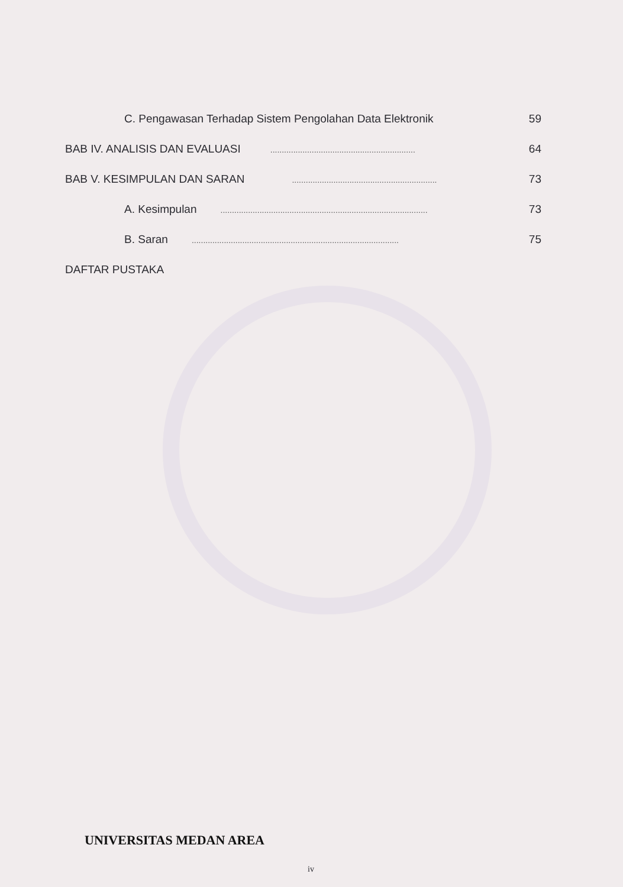C. Pengawasan Terhadap Sistem Pengolahan Data Elektronik 59
BAB IV. ANALISIS DAN EVALUASI............................................................... 64
BAB V. KESIMPULAN DAN SARAN............................................................... 73
A. Kesimpulan.......................................................................................... 73
B. Saran.......................................................................................... 75
DAFTAR PUSTAKA
UNIVERSITAS MEDAN AREA
iv